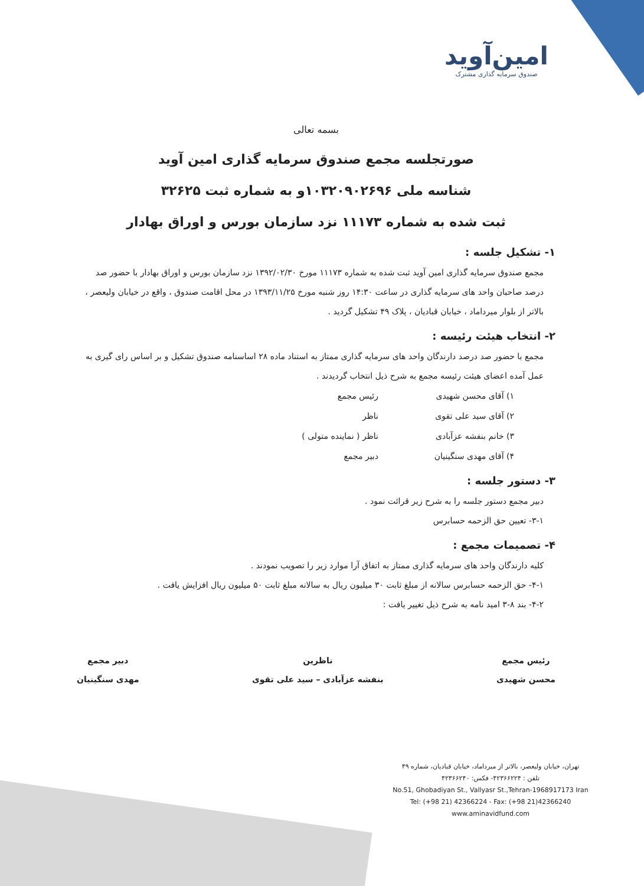امین‌آوید
صندوق سرمایه گذاری مشترک
بسمه تعالی
صورتجلسه مجمع صندوق سرمایه گذاری امین آوید
شناسه ملی ۱۰۳۲۰۹۰۲۶۹۶و به شماره ثبت ۳۲۶۲۵
ثبت شده به شماره ۱۱۱۷۳ نزد سازمان بورس و اوراق بهادار
۱- تشکیل جلسه :
مجمع صندوق سرمایه گذاری امین آوید ثبت شده به شماره ۱۱۱۷۳ مورخ ۱۳۹۲/۰۲/۳۰ نزد سازمان بورس و اوراق بهادار با حضور صد درصد صاحبان واحد های سرمایه گذاری در ساعت ۱۴:۳۰ روز شنبه مورخ ۱۳۹۳/۱۱/۲۵ در محل اقامت صندوق ، واقع در خیابان ولیعصر ، بالاتر از بلوار میرداماد ، خیابان قبادیان ، پلاک ۴۹ تشکیل گردید .
۲- انتخاب هیئت رئیسه :
مجمع با حضور صد درصد دارندگان واحد های سرمایه گذاری ممتاز به استناد ماده ۲۸ اساسنامه صندوق تشکیل و بر اساس رای گیری به عمل آمده اعضای هیئت رئیسه مجمع به شرح ذیل انتخاب گردیدند .
۱) آقای محسن شهیدی رئیس مجمع
۲) آقای سید علی تقوی ناظر
۳) خانم بنفشه عزآبادی ناظر ( نماینده متولی )
۴) آقای مهدی سنگینیان دبیر مجمع
۳- دستور جلسه :
دبیر مجمع دستور جلسه را به شرح زیر قرائت نمود .
۳-۱- تعیین حق الزحمه حسابرس
۴- تصمیمات مجمع :
کلیه دارندگان واحد های سرمایه گذاری ممتاز به اتفاق آرا موارد زیر را تصویب نمودند .
۴-۱- حق الزحمه حسابرس سالانه از مبلغ ثابت ۳۰ میلیون ریال به سالانه مبلغ ثابت ۵۰ میلیون ریال افزایش یافت .
۴-۲- بند ۸-۳ امید نامه به شرح ذیل تغییر یافت :
رئیس مجمع
محسن شهیدی
ناظرین
بنفشه عزآبادی – سید علی تقوی
دبیر مجمع
مهدی سنگینیان
تهران، خیابان ولیعصر، بالاتر از میرداماد، خیابان قبادیان، شماره ۴۹
تلفن : ۴۲۳۶۶۲۲۴- فکس: ۴۲۳۶۶۲۴۰
No.51, Ghobadiyan St., Vallyasr St.,Tehran-1968917173 Iran
Tel: (+98 21) 42366224 - Fax: (+98 21)42366240
www.aminavidfund.com